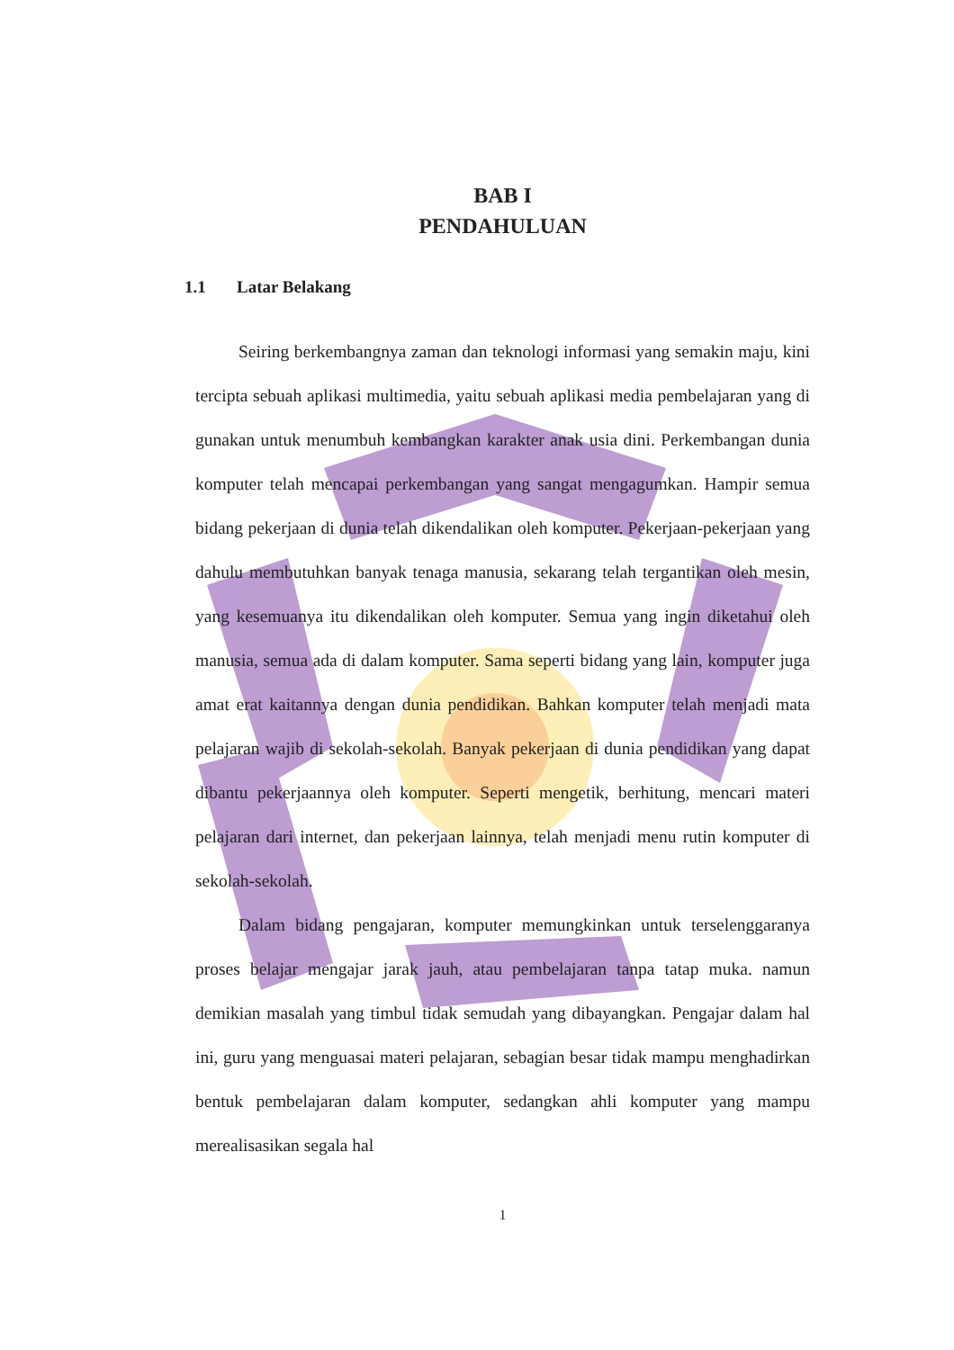BAB I
PENDAHULUAN
1.1 Latar Belakang
Seiring berkembangnya zaman dan teknologi informasi yang semakin maju, kini tercipta sebuah aplikasi multimedia, yaitu sebuah aplikasi media pembelajaran yang di gunakan untuk menumbuh kembangkan karakter anak usia dini. Perkembangan dunia komputer telah mencapai perkembangan yang sangat mengagumkan. Hampir semua bidang pekerjaan di dunia telah dikendalikan oleh komputer. Pekerjaan-pekerjaan yang dahulu membutuhkan banyak tenaga manusia, sekarang telah tergantikan oleh mesin, yang kesemuanya itu dikendalikan oleh komputer. Semua yang ingin diketahui oleh manusia, semua ada di dalam komputer. Sama seperti bidang yang lain, komputer juga amat erat kaitannya dengan dunia pendidikan. Bahkan komputer telah menjadi mata pelajaran wajib di sekolah-sekolah. Banyak pekerjaan di dunia pendidikan yang dapat dibantu pekerjaannya oleh komputer. Seperti mengetik, berhitung, mencari materi pelajaran dari internet, dan pekerjaan lainnya, telah menjadi menu rutin komputer di sekolah-sekolah.
Dalam bidang pengajaran, komputer memungkinkan untuk terselenggaranya proses belajar mengajar jarak jauh, atau pembelajaran tanpa tatap muka. namun demikian masalah yang timbul tidak semudah yang dibayangkan. Pengajar dalam hal ini, guru yang menguasai materi pelajaran, sebagian besar tidak mampu menghadirkan bentuk pembelajaran dalam komputer, sedangkan ahli komputer yang mampu merealisasikan segala hal
1